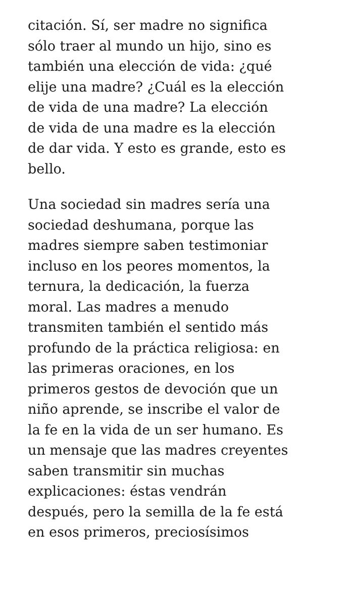citación. Sí, ser madre no significa
sólo traer al mundo un hijo, sino es
también una elección de vida: ¿qué
elije una madre? ¿Cuál es la elección
de vida de una madre? La elección
de vida de una madre es la elección
de dar vida. Y esto es grande, esto es
bello.
Una sociedad sin madres sería una
sociedad deshumana, porque las
madres siempre saben testimoniar
incluso en los peores momentos, la
ternura, la dedicación, la fuerza
moral. Las madres a menudo
transmiten también el sentido más
profundo de la práctica religiosa: en
las primeras oraciones, en los
primeros gestos de devoción que un
niño aprende, se inscribe el valor de
la fe en la vida de un ser humano. Es
un mensaje que las madres creyentes
saben transmitir sin muchas
explicaciones: éstas vendrán
después, pero la semilla de la fe está
en esos primeros, preciosísimos